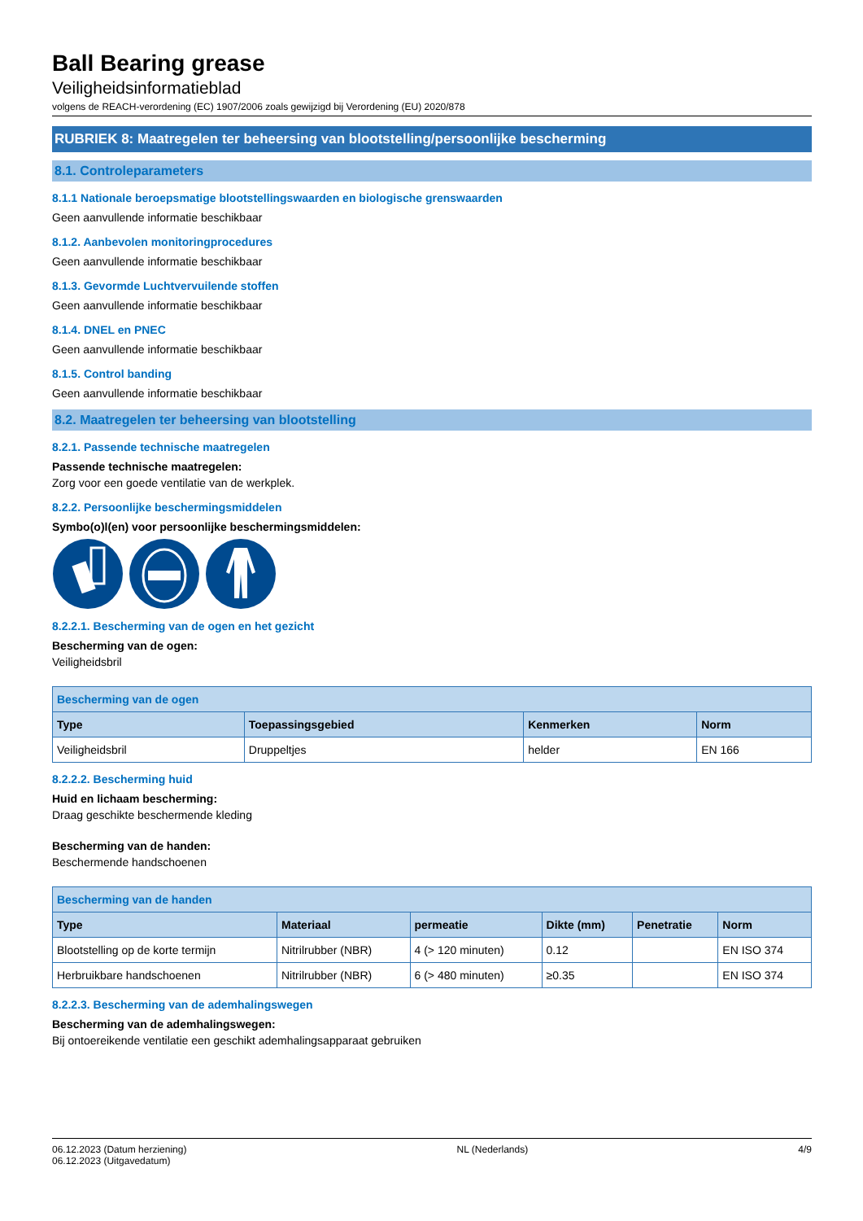Ball Bearing grease
Veiligheidsinformatieblad
volgens de REACH-verordening (EC) 1907/2006 zoals gewijzigd bij Verordening (EU) 2020/878
RUBRIEK 8: Maatregelen ter beheersing van blootstelling/persoonlijke bescherming
8.1. Controleparameters
8.1.1 Nationale beroepsmatige blootstellingswaarden en biologische grenswaarden
Geen aanvullende informatie beschikbaar
8.1.2. Aanbevolen monitoringprocedures
Geen aanvullende informatie beschikbaar
8.1.3. Gevormde Luchtvervuilende stoffen
Geen aanvullende informatie beschikbaar
8.1.4. DNEL en PNEC
Geen aanvullende informatie beschikbaar
8.1.5. Control banding
Geen aanvullende informatie beschikbaar
8.2. Maatregelen ter beheersing van blootstelling
8.2.1. Passende technische maatregelen
Passende technische maatregelen:
Zorg voor een goede ventilatie van de werkplek.
8.2.2. Persoonlijke beschermingsmiddelen
Symbo(o)l(en) voor persoonlijke beschermingsmiddelen:
8.2.2.1. Bescherming van de ogen en het gezicht
Bescherming van de ogen:
Veiligheidsbril
| Bescherming van de ogen | | | |
| --- | --- | --- | --- |
| Type | Toepassingsgebied | Kenmerken | Norm |
| Veiligheidsbril | Druppeltjes | helder | EN 166 |
8.2.2.2. Bescherming huid
Huid en lichaam bescherming:
Draag geschikte beschermende kleding
Bescherming van de handen:
Beschermende handschoenen
| Bescherming van de handen | | | | | |
| --- | --- | --- | --- | --- | --- |
| Type | Materiaal | permeatie | Dikte (mm) | Penetratie | Norm |
| Blootstelling op de korte termijn | Nitrilrubber (NBR) | 4 (> 120 minuten) | 0.12 | | EN ISO 374 |
| Herbruikbare handschoenen | Nitrilrubber (NBR) | 6 (> 480 minuten) | ≥0.35 | | EN ISO 374 |
8.2.2.3. Bescherming van de ademhalingswegen
Bescherming van de ademhalingswegen:
Bij ontoereikende ventilatie een geschikt ademhalingsapparaat gebruiken
06.12.2023 (Datum herziening)
06.12.2023 (Uitgavedatum)
NL (Nederlands) 4/9